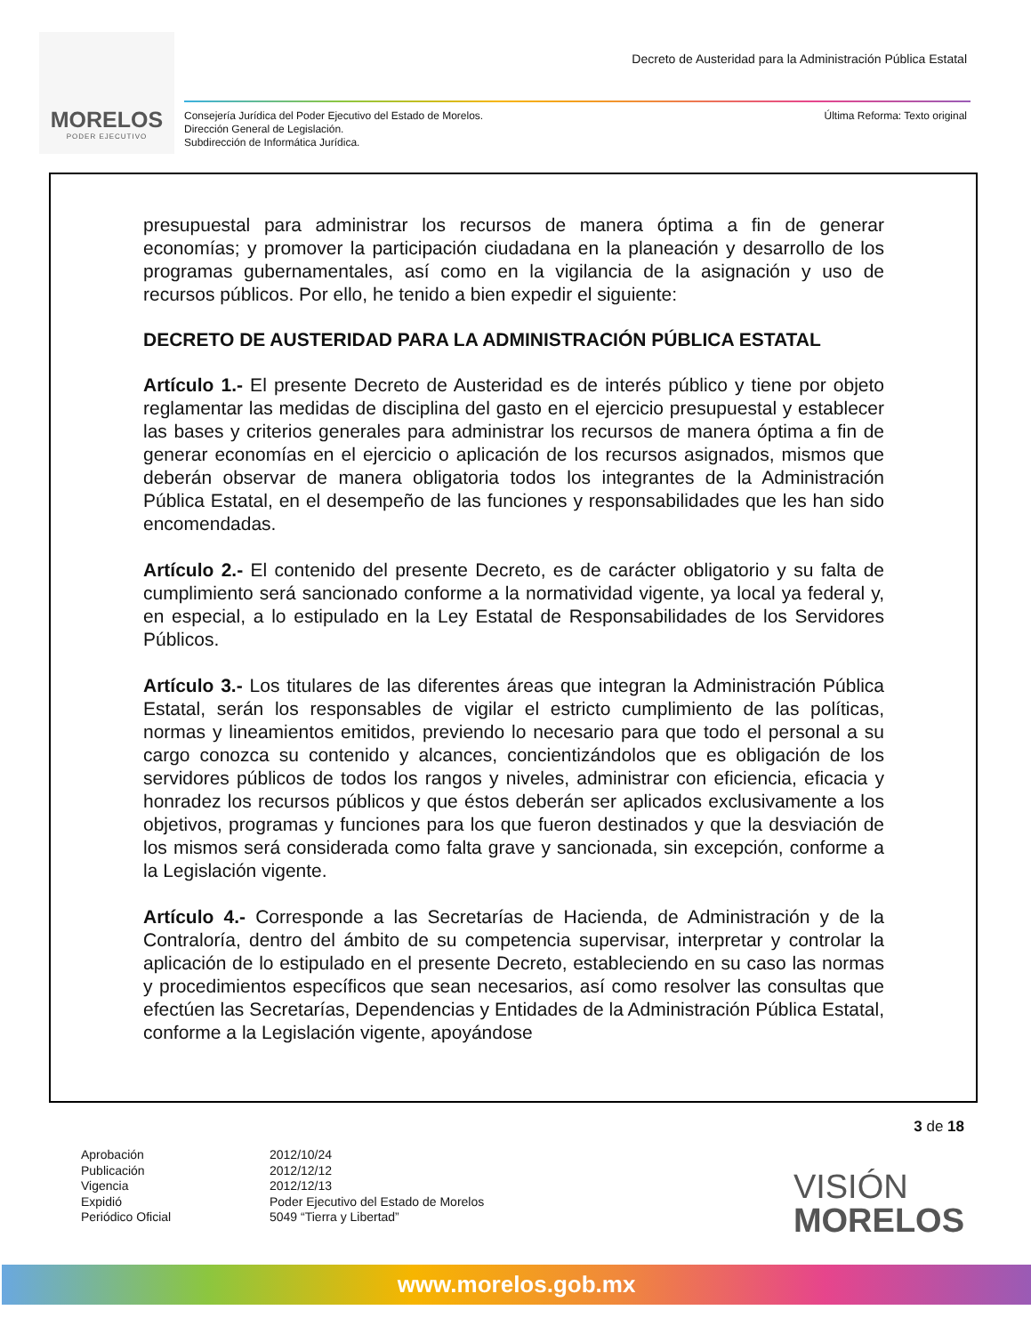MORELOS
PODER EJECUTIVO
Decreto de Austeridad para la Administración Pública Estatal
Consejería Jurídica del Poder Ejecutivo del Estado de Morelos.
Dirección General de Legislación.
Subdirección de Informática Jurídica.
Última Reforma: Texto original
presupuestal para administrar los recursos de manera óptima a fin de generar economías; y promover la participación ciudadana en la planeación y desarrollo de los programas gubernamentales, así como en la vigilancia de la asignación y uso de recursos públicos. Por ello, he tenido a bien expedir el siguiente:
DECRETO DE AUSTERIDAD PARA LA ADMINISTRACIÓN PÚBLICA ESTATAL
Artículo 1.- El presente Decreto de Austeridad es de interés público y tiene por objeto reglamentar las medidas de disciplina del gasto en el ejercicio presupuestal y establecer las bases y criterios generales para administrar los recursos de manera óptima a fin de generar economías en el ejercicio o aplicación de los recursos asignados, mismos que deberán observar de manera obligatoria todos los integrantes de la Administración Pública Estatal, en el desempeño de las funciones y responsabilidades que les han sido encomendadas.
Artículo 2.- El contenido del presente Decreto, es de carácter obligatorio y su falta de cumplimiento será sancionado conforme a la normatividad vigente, ya local ya federal y, en especial, a lo estipulado en la Ley Estatal de Responsabilidades de los Servidores Públicos.
Artículo 3.- Los titulares de las diferentes áreas que integran la Administración Pública Estatal, serán los responsables de vigilar el estricto cumplimiento de las políticas, normas y lineamientos emitidos, previendo lo necesario para que todo el personal a su cargo conozca su contenido y alcances, concientizándolos que es obligación de los servidores públicos de todos los rangos y niveles, administrar con eficiencia, eficacia y honradez los recursos públicos y que éstos deberán ser aplicados exclusivamente a los objetivos, programas y funciones para los que fueron destinados y que la desviación de los mismos será considerada como falta grave y sancionada, sin excepción, conforme a la Legislación vigente.
Artículo 4.- Corresponde a las Secretarías de Hacienda, de Administración y de la Contraloría, dentro del ámbito de su competencia supervisar, interpretar y controlar la aplicación de lo estipulado en el presente Decreto, estableciendo en su caso las normas y procedimientos específicos que sean necesarios, así como resolver las consultas que efectúen las Secretarías, Dependencias y Entidades de la Administración Pública Estatal, conforme a la Legislación vigente, apoyándose
3 de 18
Aprobación
Publicación
Vigencia
Expidió
Periódico Oficial
2012/10/24
2012/12/12
2012/12/13
Poder Ejecutivo del Estado de Morelos
5049 “Tierra y Libertad”
VISIÓN
MORELOS
www.morelos.gob.mx